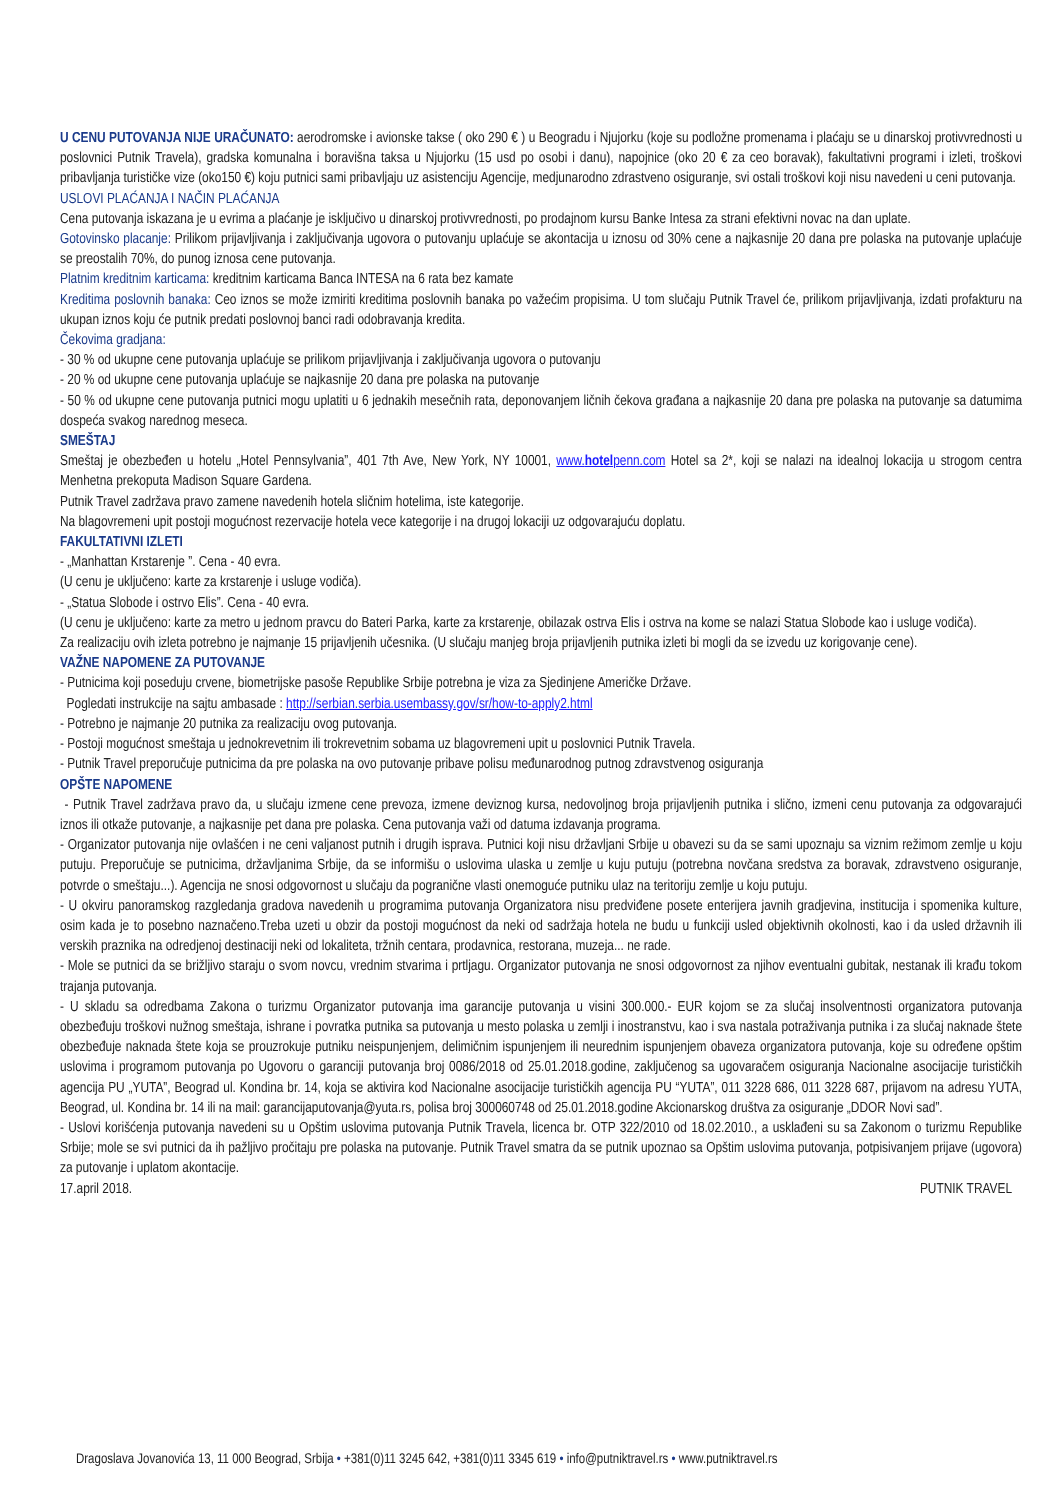U CENU PUTOVANJA NIJE URAČUNATO: aerodromske i avionske takse ( oko 290 € ) u Beogradu i Njujorku (koje su podložne promenama i plaćaju se u dinarskoj protivvrednosti u poslovnici Putnik Travela), gradska komunalna i boravišna taksa u Njujorku (15 usd po osobi i danu), napojnice (oko 20 € za ceo boravak), fakultativni programi i izleti, troškovi pribavljanja turističke vize (oko150 €) koju putnici sami pribavljaju uz asistenciju Agencije, medjunarodno zdrastveno osiguranje, svi ostali troškovi koji nisu navedeni u ceni putovanja.
USLOVI PLAĆANJA I NAČIN PLAĆANJA
Cena putovanja iskazana je u evrima a plaćanje je isključivo u dinarskoj protivvrednosti, po prodajnom kursu Banke Intesa za strani efektivni novac na dan uplate.
Gotovinsko placanje: Prilikom prijavljivanja i zaključivanja ugovora o putovanju uplaćuje se akontacija u iznosu od 30% cene a najkasnije 20 dana pre polaska na putovanje uplaćuje se preostalih 70%, do punog iznosa cene putovanja.
Platnim kreditnim karticama: kreditnim karticama Banca INTESA na 6 rata bez kamate
Kreditima poslovnih banaka: Ceo iznos se može izmiriti kreditima poslovnih banaka po važećim propisima. U tom slučaju Putnik Travel će, prilikom prijavljivanja, izdati profakturu na ukupan iznos koju će putnik predati poslovnoj banci radi odobravanja kredita.
Čekovima gradjana:
- 30 % od ukupne cene putovanja uplaćuje se prilikom prijavljivanja i zaključivanja ugovora o putovanju
- 20 % od ukupne cene putovanja uplaćuje se najkasnije 20 dana pre polaska na putovanje
- 50 % od ukupne cene putovanja putnici mogu uplatiti u 6 jednakih mesečnih rata, deponovanjem ličnih čekova građana a najkasnije 20 dana pre polaska na putovanje sa datumima dospeća svakog narednog meseca.
SMEŠTAJ
Smeštaj je obezbeđen u hotelu „Hotel Pennsylvania”, 401 7th Ave, New York, NY 10001, www.hotelpenn.com Hotel sa 2*, koji se nalazi na idealnoj lokacija u strogom centra Menhetna prekoputa Madison Square Gardena.
Putnik Travel zadržava pravo zamene navedenih hotela sličnim hotelima, iste kategorije.
Na blagovremeni upit postoji mogućnost rezervacije hotela vece kategorije i na drugoj lokaciji uz odgovarajuću doplatu.
FAKULTATIVNI IZLETI
- „Manhattan Krstarenje ”. Cena - 40 evra.
(U cenu je uključeno: karte za krstarenje i usluge vodiča).
- „Statua Slobode i ostrvo Elis”. Cena - 40 evra.
(U cenu je uključeno: karte za metro u jednom pravcu do Bateri Parka, karte za krstarenje, obilazak ostrva Elis i ostrva na kome se nalazi Statua Slobode kao i usluge vodiča).
Za realizaciju ovih izleta potrebno je najmanje 15 prijavljenih učesnika. (U slučaju manjeg broja prijavljenih putnika izleti bi mogli da se izvedu uz korigovanje cene).
VAŽNE NAPOMENE ZA PUTOVANJE
- Putnicima koji poseduju crvene, biometrijske pasoše Republike Srbije potrebna je viza za Sjedinjene Američke Države.
Pogledati instrukcije na sajtu ambasade : http://serbian.serbia.usembassy.gov/sr/how-to-apply2.html
- Potrebno je najmanje 20 putnika za realizaciju ovog putovanja.
- Postoji mogućnost smeštaja u jednokrevetnim ili trokrevetnim sobama uz blagovremeni upit u poslovnici Putnik Travela.
- Putnik Travel preporučuje putnicima da pre polaska na ovo putovanje pribave polisu međunarodnog putnog zdravstvenog osiguranja
OPŠTE NAPOMENE
- Putnik Travel zadržava pravo da, u slučaju izmene cene prevoza, izmene deviznog kursa, nedovoljnog broja prijavljenih putnika i slično, izmeni cenu putovanja za odgovarajući iznos ili otkaže putovanje, a najkasnije pet dana pre polaska. Cena putovanja važi od datuma izdavanja programa.
- Organizator putovanja nije ovlašćen i ne ceni valjanost putnih i drugih isprava. Putnici koji nisu državljani Srbije u obavezi su da se sami upoznaju sa viznim režimom zemlje u koju putuju. Preporučuje se putnicima, državljanima Srbije, da se informišu o uslovima ulaska u zemlje u kuju putuju (potrebna novčana sredstva za boravak, zdravstveno osiguranje, potvrde o smeštaju...). Agencija ne snosi odgovornost u slučaju da pogranične vlasti onemoguće putniku ulaz na teritoriju zemlje u koju putuju.
- U okviru panoramskog razgledanja gradova navedenih u programima putovanja Organizatora nisu predviđene posete enterijera javnih gradjevina, institucija i spomenika kulture, osim kada je to posebno naznačeno.Treba uzeti u obzir da postoji mogućnost da neki od sadržaja hotela ne budu u funkciji usled objektivnih okolnosti, kao i da usled državnih ili verskih praznika na odredjenoj destinaciji neki od lokaliteta, tržnih centara, prodavnica, restorana, muzeja... ne rade.
- Mole se putnici da se brižljivo staraju o svom novcu, vrednim stvarima i prtljagu. Organizator putovanja ne snosi odgovornost za njihov eventualni gubitak, nestanak ili krađu tokom trajanja putovanja.
- U skladu sa odredbama Zakona o turizmu Organizator putovanja ima garancije putovanja u visini 300.000.- EUR kojom se za slučaj insolventnosti organizatora putovanja obezbeđuju troškovi nužnog smeštaja, ishrane i povratka putnika sa putovanja u mesto polaska u zemlji i inostranstvu, kao i sva nastala potraživanja putnika i za slučaj naknade štete obezbeđuje naknada štete koja se prouzrokuje putniku neispunjenjem, delimičnim ispunjenjem ili neurednim ispunjenjem obaveza organizatora putovanja, koje su određene opštim uslovima i programom putovanja po Ugovoru o garanciji putovanja broj 0086/2018 od 25.01.2018.godine, zaključenog sa ugovaračem osiguranja Nacionalne asocijacije turističkih agencija PU „YUTA”, Beograd ul. Kondina br. 14, koja se aktivira kod Nacionalne asocijacije turističkih agencija PU “YUTA”, 011 3228 686, 011 3228 687, prijavom na adresu YUTA, Beograd, ul. Kondina br. 14 ili na mail: garancijaputovanja@yuta.rs, polisa broj 300060748 od 25.01.2018.godine Akcionarskog društva za osiguranje „DDOR Novi sad”.
- Uslovi korišćenja putovanja navedeni su u Opštim uslovima putovanja Putnik Travela, licenca br. OTP 322/2010 od 18.02.2010., a usklađeni su sa Zakonom o turizmu Republike Srbije; mole se svi putnici da ih pažljivo pročitaju pre polaska na putovanje. Putnik Travel smatra da se putnik upoznao sa Opštim uslovima putovanja, potpisivanjem prijave (ugovora) za putovanje i uplatom akontacije.
17.april 2018. PUTNIK TRAVEL
Dragoslava Jovanovića 13, 11 000 Beograd, Srbija • +381(0)11 3245 642, +381(0)11 3345 619 • info@putniktravel.rs • www.putniktravel.rs